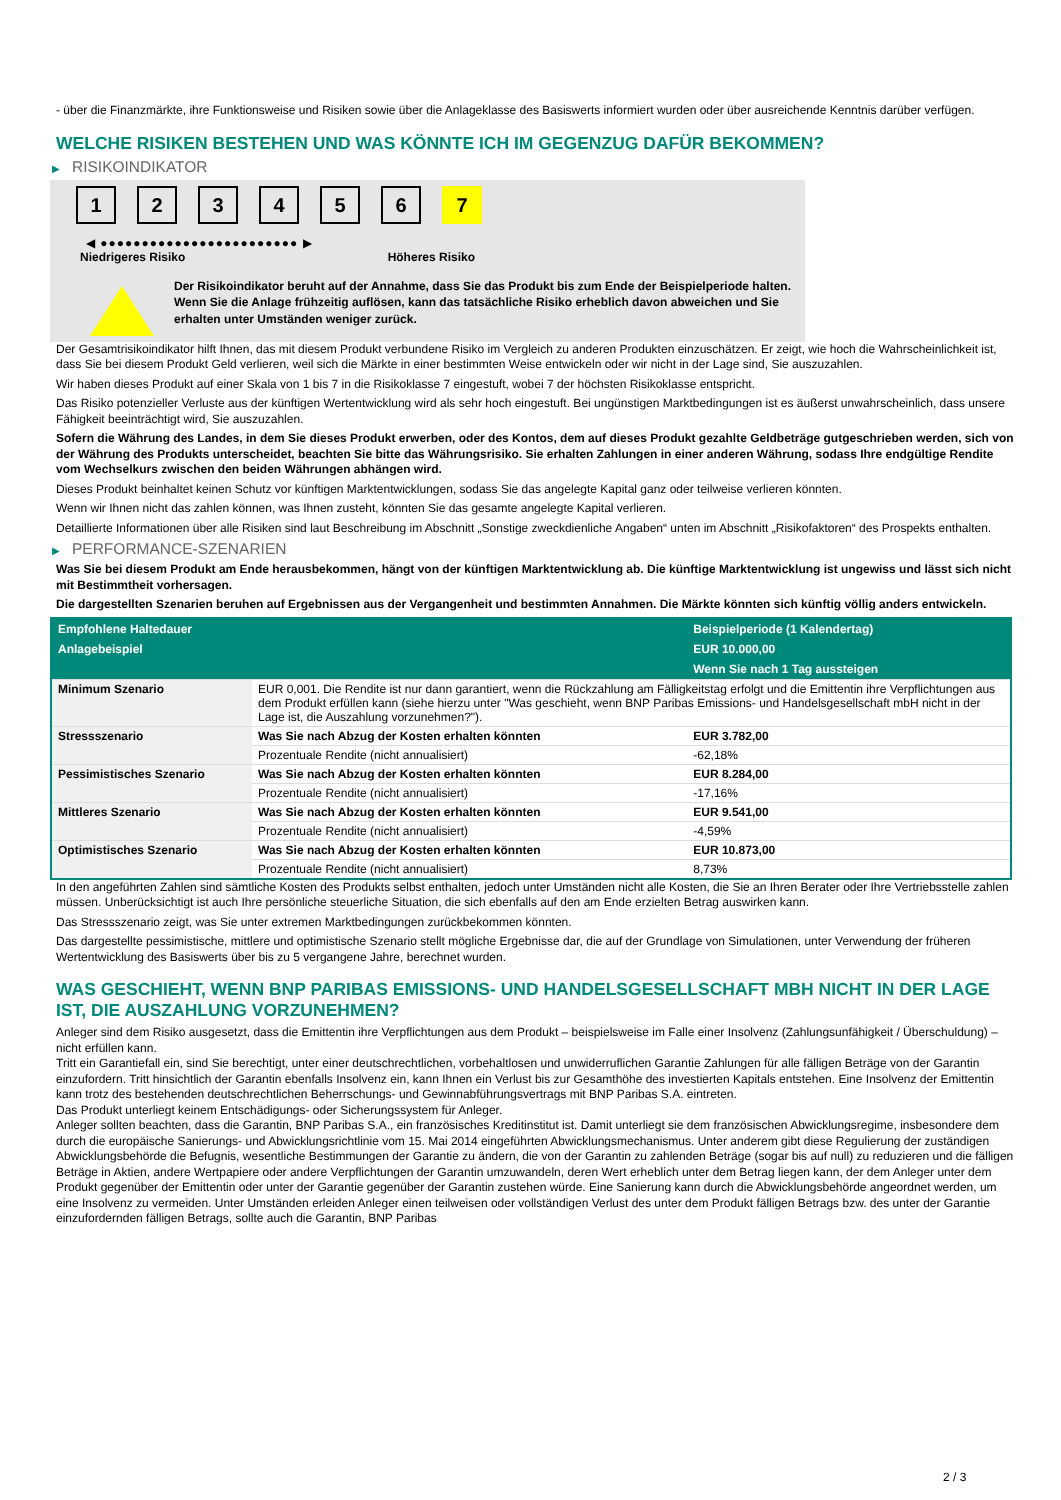- über die Finanzmärkte, ihre Funktionsweise und Risiken sowie über die Anlageklasse des Basiswerts informiert wurden oder über ausreichende Kenntnis darüber verfügen.
WELCHE RISIKEN BESTEHEN UND WAS KÖNNTE ICH IM GEGENZUG DAFÜR BEKOMMEN?
▶ RISIKOINDIKATOR
1 2 3 4 5 6 7
◀ ●●●●●●●●●●●●●●●●●●●●●●●● ▶
Niedrigeres Risiko Höheres Risiko
Der Risikoindikator beruht auf der Annahme, dass Sie das Produkt bis zum Ende der Beispielperiode halten.
Wenn Sie die Anlage frühzeitig auflösen, kann das tatsächliche Risiko erheblich davon abweichen und Sie erhalten unter Umständen weniger zurück.
Der Gesamtrisikoindikator hilft Ihnen, das mit diesem Produkt verbundene Risiko im Vergleich zu anderen Produkten einzuschätzen. Er zeigt, wie hoch die Wahrscheinlichkeit ist, dass Sie bei diesem Produkt Geld verlieren, weil sich die Märkte in einer bestimmten Weise entwickeln oder wir nicht in der Lage sind, Sie auszuzahlen.
Wir haben dieses Produkt auf einer Skala von 1 bis 7 in die Risikoklasse 7 eingestuft, wobei 7 der höchsten Risikoklasse entspricht.
Das Risiko potenzieller Verluste aus der künftigen Wertentwicklung wird als sehr hoch eingestuft. Bei ungünstigen Marktbedingungen ist es äußerst unwahrscheinlich, dass unsere Fähigkeit beeinträchtigt wird, Sie auszuzahlen.
Sofern die Währung des Landes, in dem Sie dieses Produkt erwerben, oder des Kontos, dem auf dieses Produkt gezahlte Geldbeträge gutgeschrieben werden, sich von der Währung des Produkts unterscheidet, beachten Sie bitte das Währungsrisiko. Sie erhalten Zahlungen in einer anderen Währung, sodass Ihre endgültige Rendite vom Wechselkurs zwischen den beiden Währungen abhängen wird.
Dieses Produkt beinhaltet keinen Schutz vor künftigen Marktentwicklungen, sodass Sie das angelegte Kapital ganz oder teilweise verlieren könnten.
Wenn wir Ihnen nicht das zahlen können, was Ihnen zusteht, könnten Sie das gesamte angelegte Kapital verlieren.
Detaillierte Informationen über alle Risiken sind laut Beschreibung im Abschnitt „Sonstige zweckdienliche Angaben“ unten im Abschnitt „Risikofaktoren“ des Prospekts enthalten.
▶ PERFORMANCE-SZENARIEN
Was Sie bei diesem Produkt am Ende herausbekommen, hängt von der künftigen Marktentwicklung ab. Die künftige Marktentwicklung ist ungewiss und lässt sich nicht mit Bestimmtheit vorhersagen.
Die dargestellten Szenarien beruhen auf Ergebnissen aus der Vergangenheit und bestimmten Annahmen. Die Märkte könnten sich künftig völlig anders entwickeln.
| Empfohlene Haltedauer | | Beispielperiode (1 Kalendertag) |
| --- | --- | --- |
| Anlagebeispiel | | EUR 10.000,00 |
| | | Wenn Sie nach 1 Tag aussteigen |
| Minimum Szenario | EUR 0,001. Die Rendite ist nur dann garantiert, wenn die Rückzahlung am Fälligkeitstag erfolgt und die Emittentin ihre Verpflichtungen aus dem Produkt erfüllen kann (siehe hierzu unter "Was geschieht, wenn BNP Paribas Emissions- und Handelsgesellschaft mbH nicht in der Lage ist, die Auszahlung vorzunehmen?"). | |
| Stressszenario | Was Sie nach Abzug der Kosten erhalten könnten | EUR 3.782,00 |
| | Prozentuale Rendite (nicht annualisiert) | -62,18% |
| Pessimistisches Szenario | Was Sie nach Abzug der Kosten erhalten könnten | EUR 8.284,00 |
| | Prozentuale Rendite (nicht annualisiert) | -17,16% |
| Mittleres Szenario | Was Sie nach Abzug der Kosten erhalten könnten | EUR 9.541,00 |
| | Prozentuale Rendite (nicht annualisiert) | -4,59% |
| Optimistisches Szenario | Was Sie nach Abzug der Kosten erhalten könnten | EUR 10.873,00 |
| | Prozentuale Rendite (nicht annualisiert) | 8,73% |
In den angeführten Zahlen sind sämtliche Kosten des Produkts selbst enthalten, jedoch unter Umständen nicht alle Kosten, die Sie an Ihren Berater oder Ihre Vertriebsstelle zahlen müssen. Unberücksichtigt ist auch Ihre persönliche steuerliche Situation, die sich ebenfalls auf den am Ende erzielten Betrag auswirken kann.
Das Stressszenario zeigt, was Sie unter extremen Marktbedingungen zurückbekommen könnten.
Das dargestellte pessimistische, mittlere und optimistische Szenario stellt mögliche Ergebnisse dar, die auf der Grundlage von Simulationen, unter Verwendung der früheren Wertentwicklung des Basiswerts über bis zu 5 vergangene Jahre, berechnet wurden.
WAS GESCHIEHT, WENN BNP PARIBAS EMISSIONS- UND HANDELSGESELLSCHAFT MBH NICHT IN DER LAGE IST, DIE AUSZAHLUNG VORZUNEHMEN?
Anleger sind dem Risiko ausgesetzt, dass die Emittentin ihre Verpflichtungen aus dem Produkt – beispielsweise im Falle einer Insolvenz (Zahlungsunfähigkeit / Überschuldung) – nicht erfüllen kann.
Tritt ein Garantiefall ein, sind Sie berechtigt, unter einer deutschrechtlichen, vorbehaltlosen und unwiderruflichen Garantie Zahlungen für alle fälligen Beträge von der Garantin einzufordern. Tritt hinsichtlich der Garantin ebenfalls Insolvenz ein, kann Ihnen ein Verlust bis zur Gesamthöhe des investierten Kapitals entstehen. Eine Insolvenz der Emittentin kann trotz des bestehenden deutschrechtlichen Beherrschungs- und Gewinnabführungsvertrags mit BNP Paribas S.A. eintreten.
Das Produkt unterliegt keinem Entschädigungs- oder Sicherungssystem für Anleger.
Anleger sollten beachten, dass die Garantin, BNP Paribas S.A., ein französisches Kreditinstitut ist. Damit unterliegt sie dem französischen Abwicklungsregime, insbesondere dem durch die europäische Sanierungs- und Abwicklungsrichtlinie vom 15. Mai 2014 eingeführten Abwicklungsmechanismus. Unter anderem gibt diese Regulierung der zuständigen Abwicklungsbehörde die Befugnis, wesentliche Bestimmungen der Garantie zu ändern, die von der Garantin zu zahlenden Beträge (sogar bis auf null) zu reduzieren und die fälligen Beträge in Aktien, andere Wertpapiere oder andere Verpflichtungen der Garantin umzuwandeln, deren Wert erheblich unter dem Betrag liegen kann, der dem Anleger unter dem Produkt gegenüber der Emittentin oder unter der Garantie gegenüber der Garantin zustehen würde. Eine Sanierung kann durch die Abwicklungsbehörde angeordnet werden, um eine Insolvenz zu vermeiden. Unter Umständen erleiden Anleger einen teilweisen oder vollständigen Verlust des unter dem Produkt fälligen Betrags bzw. des unter der Garantie einzufordernden fälligen Betrags, sollte auch die Garantin, BNP Paribas
2 / 3